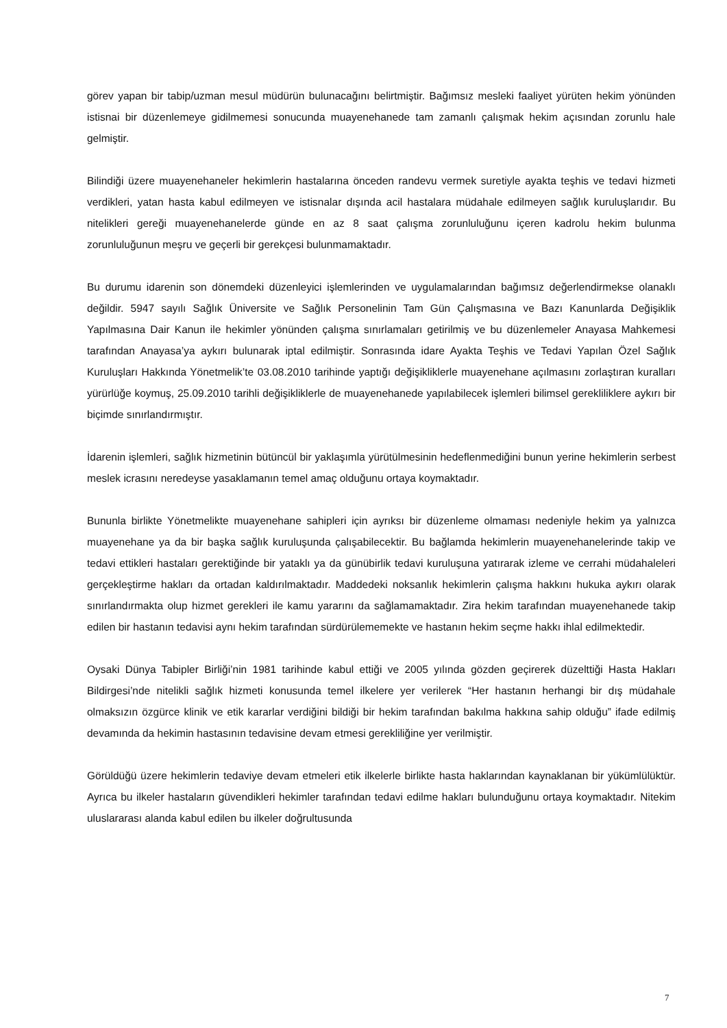görev yapan bir tabip/uzman mesul müdürün bulunacağını belirtmiştir. Bağımsız mesleki faaliyet yürüten hekim yönünden istisnai bir düzenlemeye gidilmemesi sonucunda muayenehanede tam zamanlı çalışmak hekim açısından zorunlu hale gelmiştir.
Bilindiği üzere muayenehaneler hekimlerin hastalarına önceden randevu vermek suretiyle ayakta teşhis ve tedavi hizmeti verdikleri, yatan hasta kabul edilmeyen ve istisnalar dışında acil hastalara müdahale edilmeyen sağlık kuruluşlarıdır. Bu nitelikleri gereği muayenehanelerde günde en az 8 saat çalışma zorunluluğunu içeren kadrolu hekim bulunma zorunluluğunun meşru ve geçerli bir gerekçesi bulunmamaktadır.
Bu durumu idarenin son dönemdeki düzenleyici işlemlerinden ve uygulamalarından bağımsız değerlendirmekse olanaklı değildir. 5947 sayılı Sağlık Üniversite ve Sağlık Personelinin Tam Gün Çalışmasına ve Bazı Kanunlarda Değişiklik Yapılmasına Dair Kanun ile hekimler yönünden çalışma sınırlamaları getirilmiş ve bu düzenlemeler Anayasa Mahkemesi tarafından Anayasa’ya aykırı bulunarak iptal edilmiştir. Sonrasında idare Ayakta Teşhis ve Tedavi Yapılan Özel Sağlık Kuruluşları Hakkında Yönetmelik’te 03.08.2010 tarihinde yaptığı değişikliklerle muayenehane açılmasını zorlaştıran kuralları yürürlüğe koymuş, 25.09.2010 tarihli değişikliklerle de muayenehanede yapılabilecek işlemleri bilimsel gerekliliklere aykırı bir biçimde sınırlandırmıştır.
İdarenin işlemleri, sağlık hizmetinin bütüncül bir yaklaşımla yürütülmesinin hedeflenmediğini bunun yerine hekimlerin serbest meslek icrasını neredeyse yasaklamanın temel amaç olduğunu ortaya koymaktadır.
Bununla birlikte Yönetmelikte muayenehane sahipleri için ayrıksı bir düzenleme olmaması nedeniyle hekim ya yalnızca muayenehane ya da bir başka sağlık kuruluşunda çalışabilecektir. Bu bağlamda hekimlerin muayenehanelerinde takip ve tedavi ettikleri hastaları gerektiğinde bir yataklı ya da günübirlik tedavi kuruluşuna yatırarak izleme ve cerrahi müdahaleleri gerçekleştirme hakları da ortadan kaldırılmaktadır. Maddedeki noksanlık hekimlerin çalışma hakkını hukuka aykırı olarak sınırlandırmakta olup hizmet gerekleri ile kamu yararını da sağlamamaktadır. Zira hekim tarafından muayenehanede takip edilen bir hastanın tedavisi aynı hekim tarafından sürdürülememekte ve hastanın hekim seçme hakkı ihlal edilmektedir.
Oysaki Dünya Tabipler Birliği’nin 1981 tarihinde kabul ettiği ve 2005 yılında gözden geçirerek düzelttiği Hasta Hakları Bildirgesi’nde nitelikli sağlık hizmeti konusunda temel ilkelere yer verilerek “Her hastanın herhangi bir dış müdahale olmaksızın özgürce klinik ve etik kararlar verdiğini bildiği bir hekim tarafından bakılma hakkına sahip olduğu” ifade edilmiş devamında da hekimin hastasının tedavisine devam etmesi gerekliliğine yer verilmiştir.
Görüldüğü üzere hekimlerin tedaviye devam etmeleri etik ilkelerle birlikte hasta haklarından kaynaklanan bir yükümlülüktür. Ayrıca bu ilkeler hastaların güvendikleri hekimler tarafından tedavi edilme hakları bulunduğunu ortaya koymaktadır. Nitekim uluslararası alanda kabul edilen bu ilkeler doğrultusunda
7